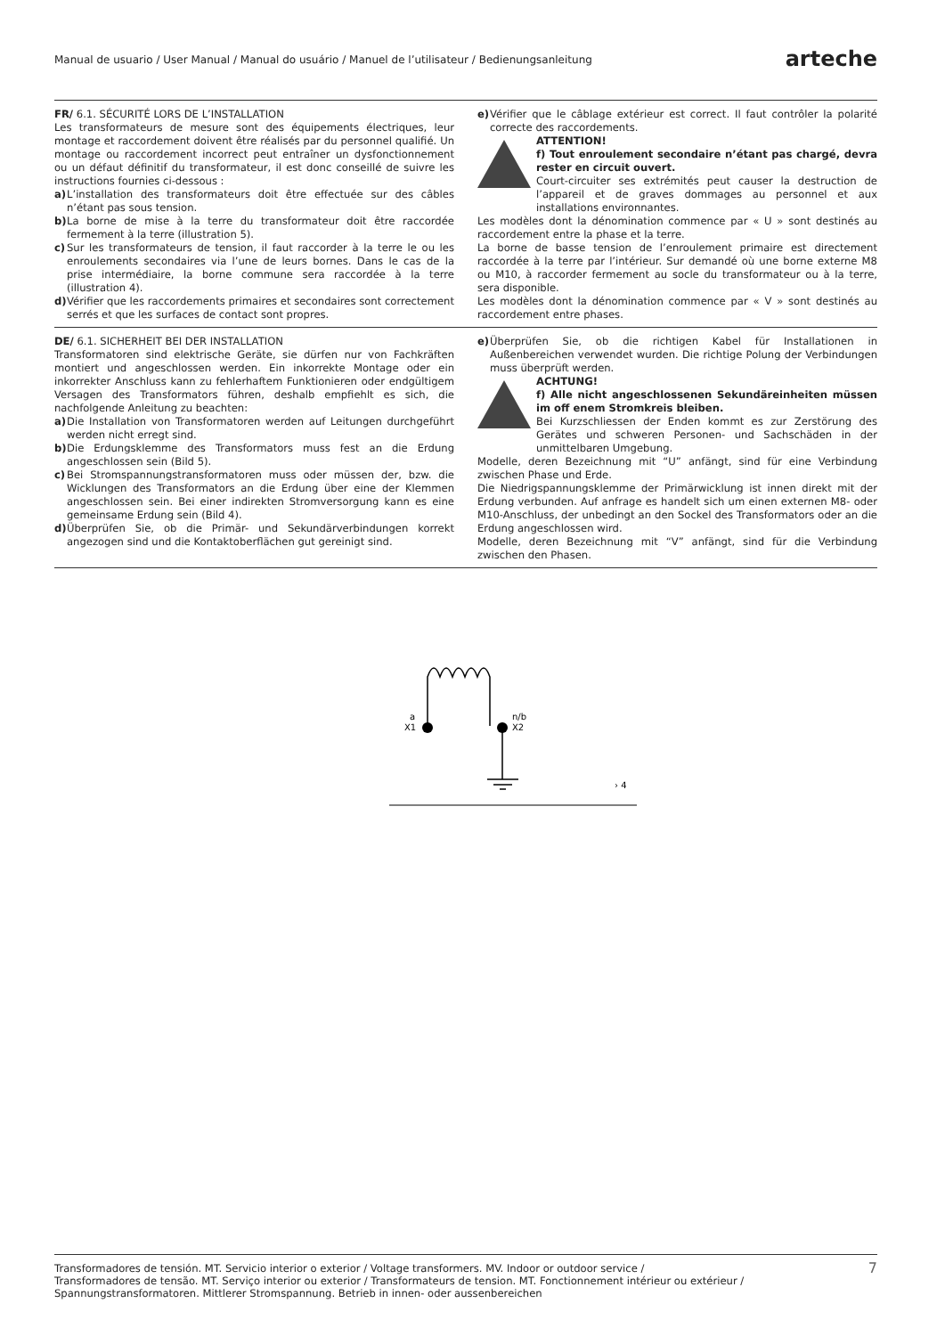Manual de usuario / User Manual / Manual do usuário / Manuel de l’utilisateur / Bedienungsanleitung arteche
FR/ 6.1. SÉCURITÉ LORS DE L’INSTALLATION
Les transformateurs de mesure sont des équipements électriques, leur montage et raccordement doivent être réalisés par du personnel qualifié. Un montage ou raccordement incorrect peut entraîner un dysfonctionnement ou un défaut définitif du transformateur, il est donc conseillé de suivre les instructions fournies ci-dessous :
a) L’installation des transformateurs doit être effectuée sur des câbles n’étant pas sous tension.
b) La borne de mise à la terre du transformateur doit être raccordée fermement à la terre (illustration 5).
c) Sur les transformateurs de tension, il faut raccorder à la terre le ou les enroulements secondaires via l’une de leurs bornes. Dans le cas de la prise intermédiaire, la borne commune sera raccordée à la terre (illustration 4).
d) Vérifier que les raccordements primaires et secondaires sont correctement serrés et que les surfaces de contact sont propres.
e) Vérifier que le câblage extérieur est correct. Il faut contrôler la polarité correcte des raccordements.
ATTENTION!
f) Tout enroulement secondaire n’étant pas chargé, devra rester en circuit ouvert.
Court-circuiter ses extrémités peut causer la destruction de l’appareil et de graves dommages au personnel et aux installations environnantes.
Les modèles dont la dénomination commence par « U » sont destinés au raccordement entre la phase et la terre.
La borne de basse tension de l’enroulement primaire est directement raccordée à la terre par l’intérieur. Sur demandé où une borne externe M8 ou M10, à raccorder fermement au socle du transformateur ou à la terre, sera disponible.
Les modèles dont la dénomination commence par « V » sont destinés au raccordement entre phases.
DE/ 6.1. SICHERHEIT BEI DER INSTALLATION
Transformatoren sind elektrische Geräte, sie dürfen nur von Fachkräften montiert und angeschlossen werden. Ein inkorrekte Montage oder ein inkorrekter Anschluss kann zu fehlerhaftem Funktionieren oder endgültigem Versagen des Transformators führen, deshalb empfiehlt es sich, die nachfolgende Anleitung zu beachten:
a) Die Installation von Transformatoren werden auf Leitungen durchgeführt werden nicht erregt sind.
b) Die Erdungsklemme des Transformators muss fest an die Erdung angeschlossen sein (Bild 5).
c) Bei Stromspannungstransformatoren muss oder müssen der, bzw. die Wicklungen des Transformators an die Erdung über eine der Klemmen angeschlossen sein. Bei einer indirekten Stromversorgung kann es eine gemeinsame Erdung sein (Bild 4).
d) Überprüfen Sie, ob die Primär- und Sekundärverbindungen korrekt angezogen sind und die Kontaktoberflächen gut gereinigt sind.
e) Überprüfen Sie, ob die richtigen Kabel für Installationen in Außenbereichen verwendet wurden. Die richtige Polung der Verbindungen muss überprüft werden.
ACHTUNG!
f) Alle nicht angeschlossenen Sekundäreinheiten müssen im off enem Stromkreis bleiben.
Bei Kurzschliessen der Enden kommt es zur Zerstörung des Gerätes und schweren Personen- und Sachschäden in der unmittelbaren Umgebung.
Modelle, deren Bezeichnung mit “U” anfängt, sind für eine Verbindung zwischen Phase und Erde.
Die Niedrigspannungsklemme der Primärwicklung ist innen direkt mit der Erdung verbunden. Auf anfrage es handelt sich um einen externen M8- oder M10-Anschluss, der unbedingt an den Sockel des Transformators oder an die Erdung angeschlossen wird.
Modelle, deren Bezeichnung mit “V” anfängt, sind für die Verbindung zwischen den Phasen.
a
X1
n/b
X2
› 4
Transformadores de tensión. MT. Servicio interior o exterior / Voltage transformers. MV. Indoor or outdoor service /
Transformadores de tensão. MT. Serviço interior ou exterior / Transformateurs de tension. MT. Fonctionnement intérieur ou extérieur /
Spannungstransformatoren. Mittlerer Stromspannung. Betrieb in innen- oder aussenbereichen 7